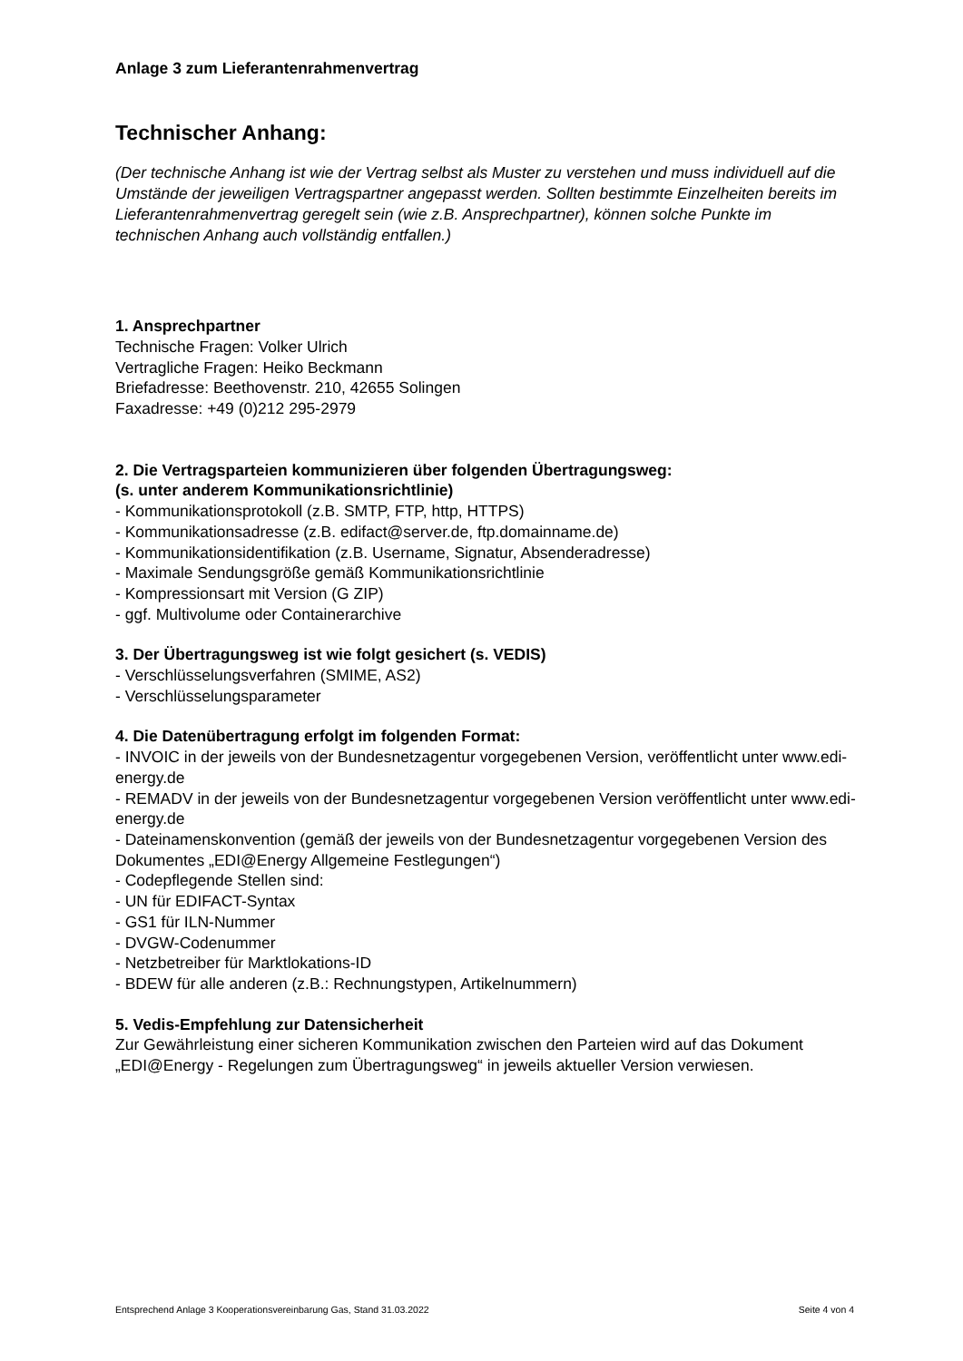Anlage 3 zum Lieferantenrahmenvertrag
Technischer Anhang:
(Der technische Anhang ist wie der Vertrag selbst als Muster zu verstehen und muss individuell auf die Umstände der jeweiligen Vertragspartner angepasst werden. Sollten bestimmte Einzelheiten bereits im Lieferantenrahmenvertrag geregelt sein (wie z.B. Ansprechpartner), können solche Punkte im technischen Anhang auch vollständig entfallen.)
1. Ansprechpartner
Technische Fragen: Volker Ulrich
Vertragliche Fragen: Heiko Beckmann
Briefadresse: Beethovenstr. 210, 42655 Solingen
Faxadresse: +49 (0)212 295-2979
2. Die Vertragsparteien kommunizieren über folgenden Übertragungsweg:
(s. unter anderem Kommunikationsrichtlinie)
- Kommunikationsprotokoll (z.B. SMTP, FTP, http, HTTPS)
- Kommunikationsadresse (z.B. edifact@server.de, ftp.domainname.de)
- Kommunikationsidentifikation (z.B. Username, Signatur, Absenderadresse)
- Maximale Sendungsgröße gemäß Kommunikationsrichtlinie
- Kompressionsart mit Version (G ZIP)
- ggf. Multivolume oder Containerarchive
3. Der Übertragungsweg ist wie folgt gesichert (s. VEDIS)
- Verschlüsselungsverfahren (SMIME, AS2)
- Verschlüsselungsparameter
4. Die Datenübertragung erfolgt im folgenden Format:
- INVOIC in der jeweils von der Bundesnetzagentur vorgegebenen Version, veröffentlicht unter www.edi-energy.de
- REMADV in der jeweils von der Bundesnetzagentur vorgegebenen Version veröffentlicht unter www.edi-energy.de
- Dateinamenskonvention (gemäß der jeweils von der Bundesnetzagentur vorgegebenen Version des Dokumentes „EDI@Energy Allgemeine Festlegungen“)
- Codepflegende Stellen sind:
- UN für EDIFACT-Syntax
- GS1 für ILN-Nummer
- DVGW-Codenummer
- Netzbetreiber für Marktlokations-ID
- BDEW für alle anderen (z.B.: Rechnungstypen, Artikelnummern)
5. Vedis-Empfehlung zur Datensicherheit
Zur Gewährleistung einer sicheren Kommunikation zwischen den Parteien wird auf das Dokument „EDI@Energy - Regelungen zum Übertragungsweg“ in jeweils aktueller Version verwiesen.
Entsprechend Anlage 3 Kooperationsvereinbarung Gas, Stand 31.03.2022 Seite 4 von 4